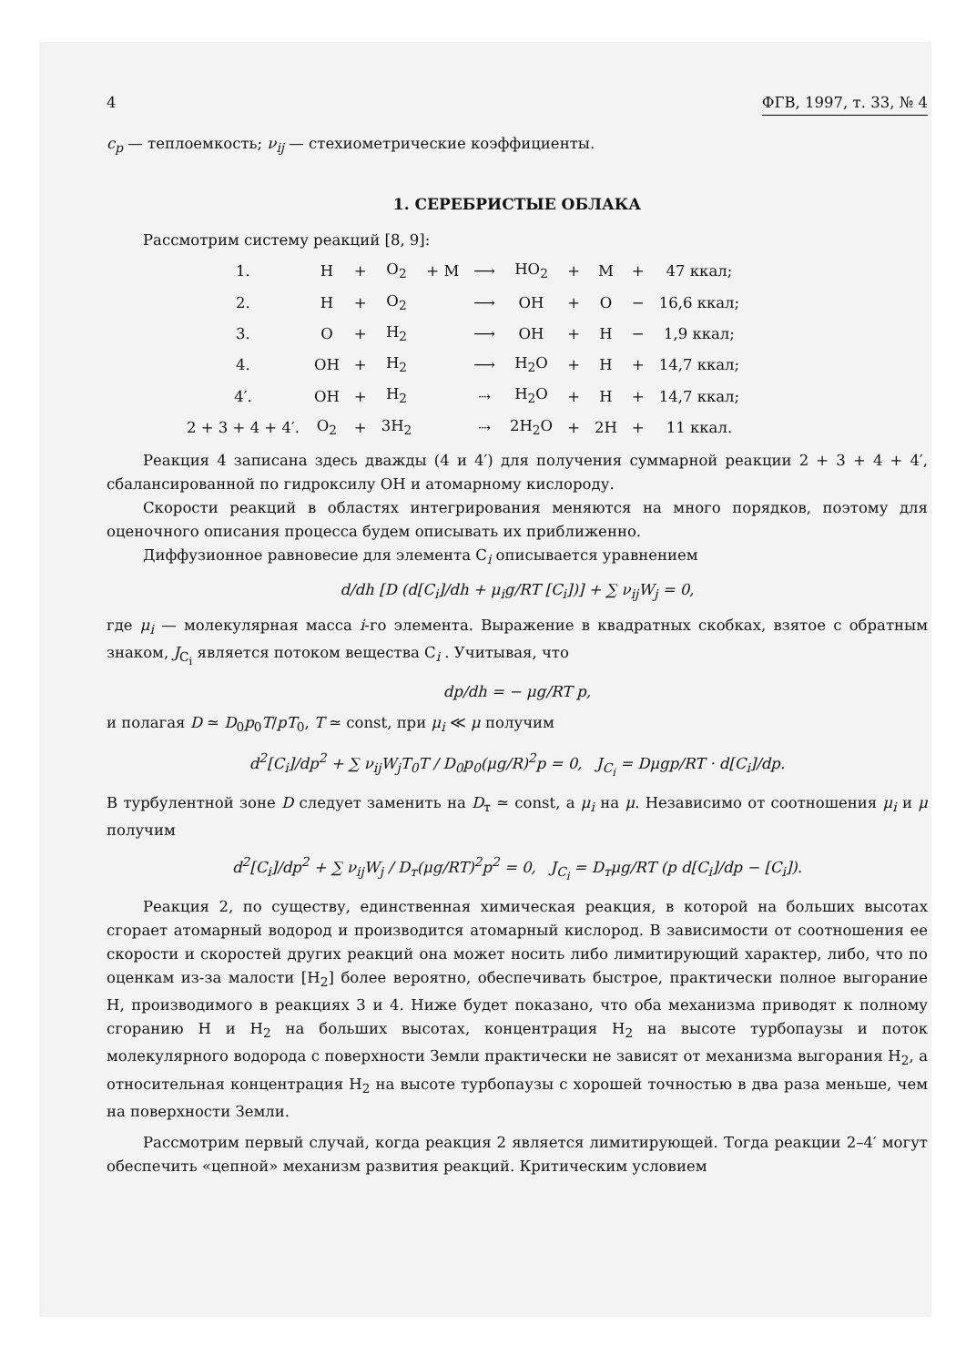4 ФГВ, 1997, т. 33, № 4
c<sub>p</sub> — теплоемкость; ν<sub>ij</sub> — стехиометрические коэффициенты.
1. СЕРЕБРИСТЫЕ ОБЛАКА
Рассмотрим систему реакций [8, 9]:
| 1. | H | + | O<sub>2</sub> | + M | ⟶ | HO<sub>2</sub> | + | M | + | 47 ккал; |
| 2. | H | + | O<sub>2</sub> | | ⟶ | OH | + | O | − | 16,6 ккал; |
| 3. | O | + | H<sub>2</sub> | | ⟶ | OH | + | H | − | 1,9 ккал; |
| 4. | OH | + | H<sub>2</sub> | | ⟶ | H<sub>2</sub>O | + | H | + | 14,7 ккал; |
| 4′. | OH | + | H<sub>2</sub> | | ⇢ | H<sub>2</sub>O | + | H | + | 14,7 ккал; |
| 2 + 3 + 4 + 4′. | O<sub>2</sub> | + | 3H<sub>2</sub> | | ⇢ | 2H<sub>2</sub>O | + | 2H | + | 11 ккал. |
Реакция 4 записана здесь дважды (4 и 4′) для получения суммарной реакции 2 + 3 + 4 + 4′, сбалансированной по гидроксилу OH и атомарному кислороду.
Скорости реакций в областях интегрирования меняются на много порядков, поэтому для оценочного описания процесса будем описывать их приближенно.
Диффузионное равновесие для элемента C<sub>i</sub> описывается уравнением
d/dh [D (d[C<sub>i</sub>]/dh + μ<sub>i</sub>g/RT [C<sub>i</sub>])] + ∑ ν<sub>ij</sub>W<sub>j</sub> = 0,
где μ<sub>i</sub> — молекулярная масса i-го элемента. Выражение в квадратных скобках, взятое с обратным знаком, J<sub>C<sub>i</sub></sub> является потоком вещества C<sub>i</sub> . Учитывая, что
dp/dh = − μg/RT p,
и полагая D ≃ D<sub>0</sub>p<sub>0</sub>T/pT<sub>0</sub>, T ≃ const, при μ<sub>i</sub> ≪ μ получим
d<sup>2</sup>[C<sub>i</sub>]/dp<sup>2</sup> + ∑ ν<sub>ij</sub>W<sub>j</sub>T<sub>0</sub>T / D<sub>0</sub>p<sub>0</sub>(μg/R)<sup>2</sup>p = 0, J<sub>C<sub>i</sub></sub> = Dμgp/RT · d[C<sub>i</sub>]/dp.
В турбулентной зоне D следует заменить на D<sub>т</sub> ≃ const, а μ<sub>i</sub> на μ. Независимо от соотношения μ<sub>i</sub> и μ получим
d<sup>2</sup>[C<sub>i</sub>]/dp<sup>2</sup> + ∑ ν<sub>ij</sub>W<sub>j</sub> / D<sub>т</sub>(μg/RT)<sup>2</sup>p<sup>2</sup> = 0, J<sub>C<sub>i</sub></sub> = D<sub>т</sub>μg/RT (p d[C<sub>i</sub>]/dp − [C<sub>i</sub>]).
Реакция 2, по существу, единственная химическая реакция, в которой на больших высотах сгорает атомарный водород и производится атомарный кислород. В зависимости от соотношения ее скорости и скоростей других реакций она может носить либо лимитирующий характер, либо, что по оценкам из-за малости [H<sub>2</sub>] более вероятно, обеспечивать быстрое, практически полное выгорание H, производимого в реакциях 3 и 4. Ниже будет показано, что оба механизма приводят к полному сгоранию H и H<sub>2</sub> на больших высотах, концентрация H<sub>2</sub> на высоте турбопаузы и поток молекулярного водорода с поверхности Земли практически не зависят от механизма выгорания H<sub>2</sub>, а относительная концентрация H<sub>2</sub> на высоте турбопаузы с хорошей точностью в два раза меньше, чем на поверхности Земли.
Рассмотрим первый случай, когда реакция 2 является лимитирующей. Тогда реакции 2–4′ могут обеспечить «цепной» механизм развития реакций. Критическим условием